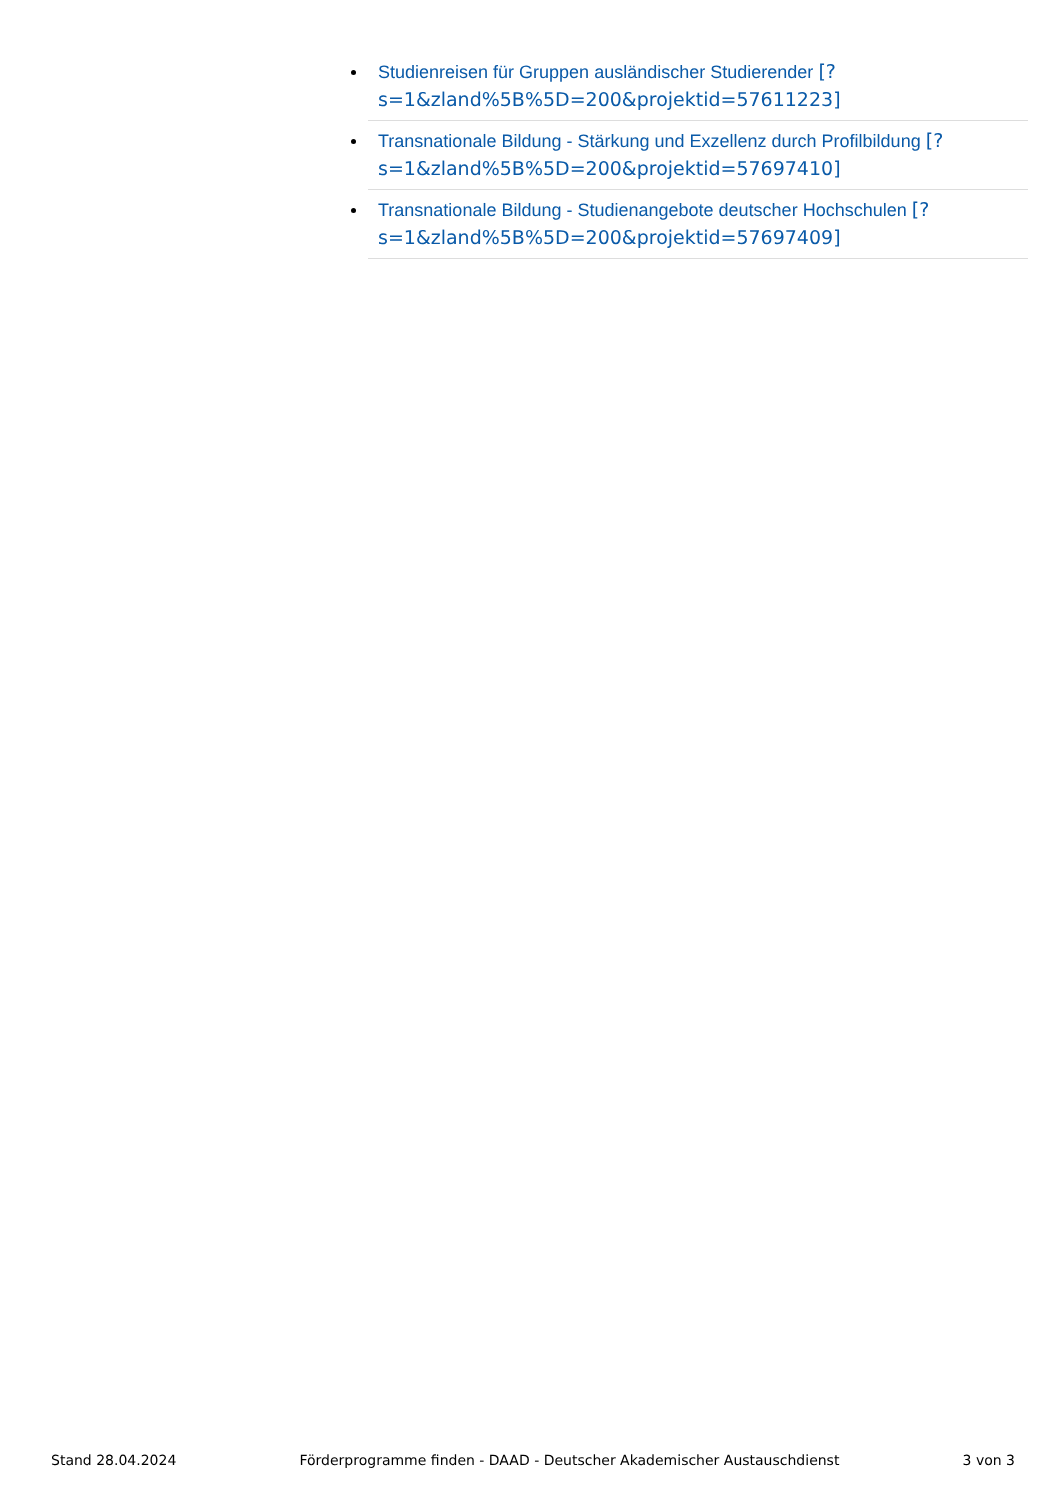Studienreisen für Gruppen ausländischer Studierender [?s=1&zland%5B%5D=200&projektid=57611223]
Transnationale Bildung - Stärkung und Exzellenz durch Profilbildung [?s=1&zland%5B%5D=200&projektid=57697410]
Transnationale Bildung - Studienangebote deutscher Hochschulen [?s=1&zland%5B%5D=200&projektid=57697409]
Stand 28.04.2024 Förderprogramme finden - DAAD - Deutscher Akademischer Austauschdienst 3 von 3